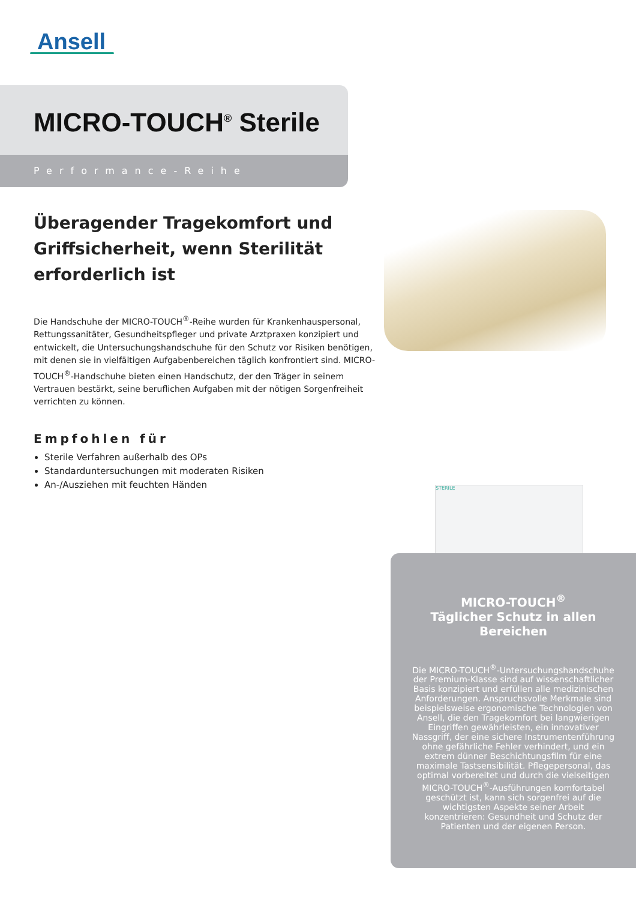Ansell
MICRO-TOUCH<sup>®</sup> Sterile
Performance-Reihe
Überagender Tragekomfort und Griffsicherheit, wenn Sterilität erforderlich ist
Die Handschuhe der MICRO-TOUCH<sup>®</sup>-Reihe wurden für Krankenhauspersonal, Rettungssanitäter, Gesundheitspfleger und private Arztpraxen konzipiert und entwickelt, die Untersuchungshandschuhe für den Schutz vor Risiken benötigen, mit denen sie in vielfältigen Aufgabenbereichen täglich konfrontiert sind. MICRO-TOUCH<sup>®</sup>-Handschuhe bieten einen Handschutz, der den Träger in seinem Vertrauen bestärkt, seine beruflichen Aufgaben mit der nötigen Sorgenfreiheit verrichten zu können.
Empfohlen für
Sterile Verfahren außerhalb des OPs
Standarduntersuchungen mit moderaten Risiken
An-/Ausziehen mit feuchten Händen
STERILE
MICRO-TOUCH<sup>®</sup>
Täglicher Schutz in allen Bereichen
Die MICRO-TOUCH<sup>®</sup>-Untersuchungshandschuhe der Premium-Klasse sind auf wissenschaftlicher Basis konzipiert und erfüllen alle medizinischen Anforderungen. Anspruchsvolle Merkmale sind beispielsweise ergonomische Technologien von Ansell, die den Tragekomfort bei langwierigen Eingriffen gewährleisten, ein innovativer Nassgriff, der eine sichere Instrumentenführung ohne gefährliche Fehler verhindert, und ein extrem dünner Beschichtungsfilm für eine maximale Tastsensibilität. Pflegepersonal, das optimal vorbereitet und durch die vielseitigen MICRO-TOUCH<sup>®</sup>-Ausführungen komfortabel geschützt ist, kann sich sorgenfrei auf die wichtigsten Aspekte seiner Arbeit konzentrieren: Gesundheit und Schutz der Patienten und der eigenen Person.